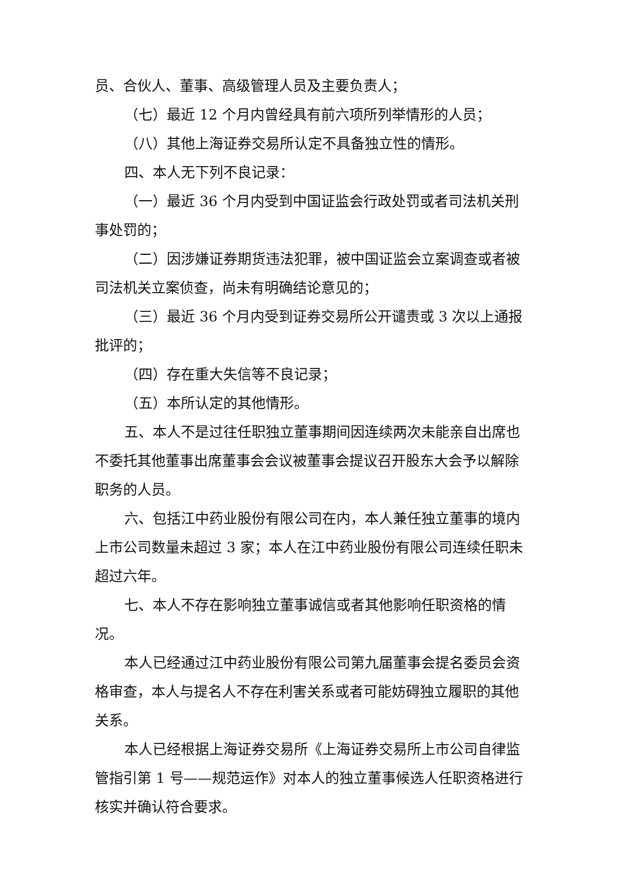员、合伙人、董事、高级管理人员及主要负责人；
（七）最近 12 个月内曾经具有前六项所列举情形的人员；
（八）其他上海证券交易所认定不具备独立性的情形。
四、本人无下列不良记录：
（一）最近 36 个月内受到中国证监会行政处罚或者司法机关刑事处罚的；
（二）因涉嫌证券期货违法犯罪，被中国证监会立案调查或者被司法机关立案侦查，尚未有明确结论意见的；
（三）最近 36 个月内受到证券交易所公开谴责或 3 次以上通报批评的；
（四）存在重大失信等不良记录；
（五）本所认定的其他情形。
五、本人不是过往任职独立董事期间因连续两次未能亲自出席也不委托其他董事出席董事会会议被董事会提议召开股东大会予以解除职务的人员。
六、包括江中药业股份有限公司在内，本人兼任独立董事的境内上市公司数量未超过 3 家；本人在江中药业股份有限公司连续任职未超过六年。
七、本人不存在影响独立董事诚信或者其他影响任职资格的情况。
本人已经通过江中药业股份有限公司第九届董事会提名委员会资格审查，本人与提名人不存在利害关系或者可能妨碍独立履职的其他关系。
本人已经根据上海证券交易所《上海证券交易所上市公司自律监管指引第 1 号——规范运作》对本人的独立董事候选人任职资格进行核实并确认符合要求。